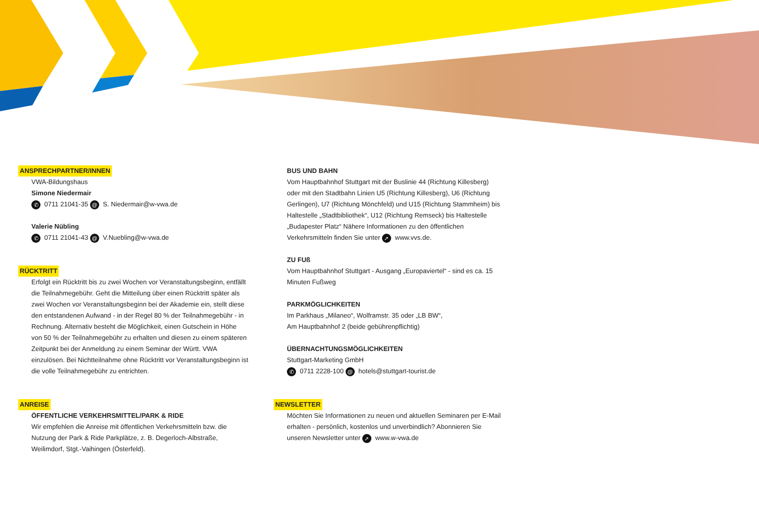ANSPRECHPARTNER/INNEN
VWA-Bildungshaus
Simone Niedermair
✆ 0711 21041-35 @ S. Niedermair@w-vwa.de
Valerie Nübling
✆ 0711 21041-43 @ V.Nuebling@w-vwa.de
RÜCKTRITT
Erfolgt ein Rücktritt bis zu zwei Wochen vor Veranstaltungsbeginn, entfällt die Teilnahmegebühr. Geht die Mitteilung über einen Rücktritt später als zwei Wochen vor Veranstaltungsbeginn bei der Akademie ein, stellt diese den entstandenen Aufwand - in der Regel 80 % der Teilnahmegebühr - in Rechnung. Alternativ besteht die Möglichkeit, einen Gutschein in Höhe von 50 % der Teilnahmegebühr zu erhalten und diesen zu einem späteren Zeitpunkt bei der Anmeldung zu einem Seminar der Württ. VWA einzulösen. Bei Nichtteilnahme ohne Rücktritt vor Veranstaltungsbeginn ist die volle Teilnahmegebühr zu entrichten.
ANREISE
ÖFFENTLICHE VERKEHRSMITTEL/PARK & RIDE
Wir empfehlen die Anreise mit öffentlichen Verkehrsmitteln bzw. die Nutzung der Park & Ride Parkplätze, z. B. Degerloch-Albstraße, Weilimdorf, Stgt.-Vaihingen (Österfeld).
BUS UND BAHN
Vom Hauptbahnhof Stuttgart mit der Buslinie 44 (Richtung Killesberg) oder mit den Stadtbahn Linien U5 (Richtung Killesberg), U6 (Richtung Gerlingen), U7 (Richtung Mönchfeld) und U15 (Richtung Stammheim) bis Haltestelle „Stadtbibliothek“, U12 (Richtung Remseck) bis Haltestelle „Budapester Platz“ Nähere Informationen zu den öffentlichen Verkehrsmitteln finden Sie unter ➚ www.vvs.de.
ZU FUß
Vom Hauptbahnhof Stuttgart - Ausgang „Europaviertel“ - sind es ca. 15 Minuten Fußweg
PARKMÖGLICHKEITEN
Im Parkhaus „Milaneo“, Wolframstr. 35 oder „LB BW“,
Am Hauptbahnhof 2 (beide gebührenpflichtig)
ÜBERNACHTUNGSMÖGLICHKEITEN
Stuttgart-Marketing GmbH
✆ 0711 2228-100 @ hotels@stuttgart-tourist.de
NEWSLETTER
Möchten Sie Informationen zu neuen und aktuellen Seminaren per E-Mail erhalten - persönlich, kostenlos und unverbindlich? Abonnieren Sie unseren Newsletter unter ➚ www.w-vwa.de